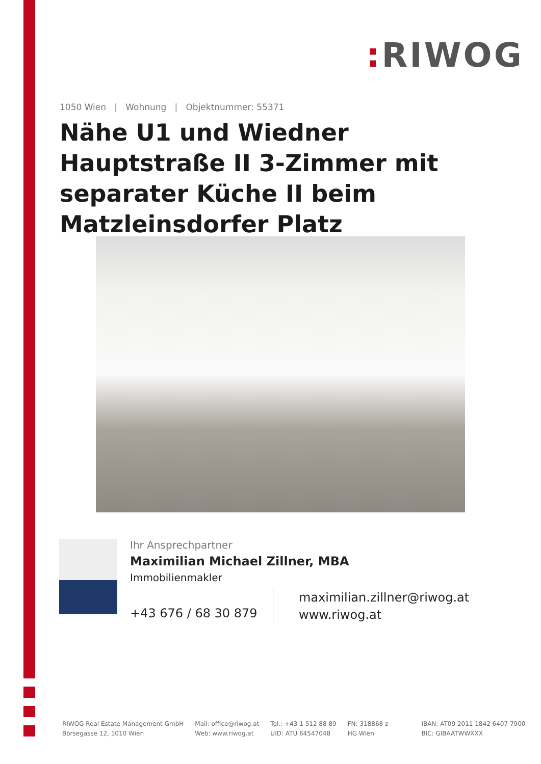: RIWOG
1050 Wien | Wohnung | Objektnummer: 55371
Nähe U1 und Wiedner Hauptstraße II 3-Zimmer mit separater Küche II beim Matzleinsdorfer Platz
Ihr Ansprechpartner
Maximilian Michael Zillner, MBA
Immobilienmakler
+43 676 / 68 30 879
maximilian.zillner@riwog.at
www.riwog.at
RIWOG Real Estate Management GmbH
Börsegasse 12, 1010 Wien
Mail: office@riwog.at
Web: www.riwog.at
Tel.: +43 1 512 88 89
UID: ATU 64547048
FN: 318868 z
HG Wien
IBAN: AT09 2011 1842 6407 7900
BIC: GIBAATWWXXX